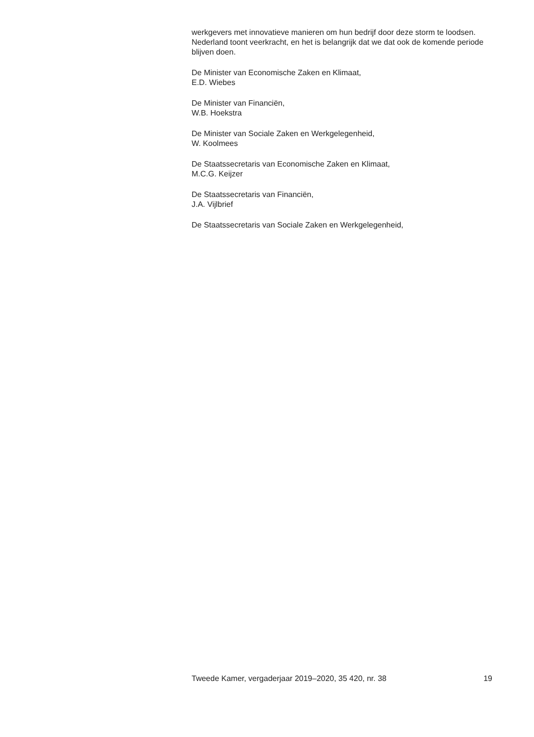werkgevers met innovatieve manieren om hun bedrijf door deze storm te loodsen. Nederland toont veerkracht, en het is belangrijk dat we dat ook de komende periode blijven doen.
De Minister van Economische Zaken en Klimaat,
E.D. Wiebes
De Minister van Financiën,
W.B. Hoekstra
De Minister van Sociale Zaken en Werkgelegenheid,
W. Koolmees
De Staatssecretaris van Economische Zaken en Klimaat,
M.C.G. Keijzer
De Staatssecretaris van Financiën,
J.A. Vijlbrief
De Staatssecretaris van Sociale Zaken en Werkgelegenheid,
Tweede Kamer, vergaderjaar 2019–2020, 35 420, nr. 38 19